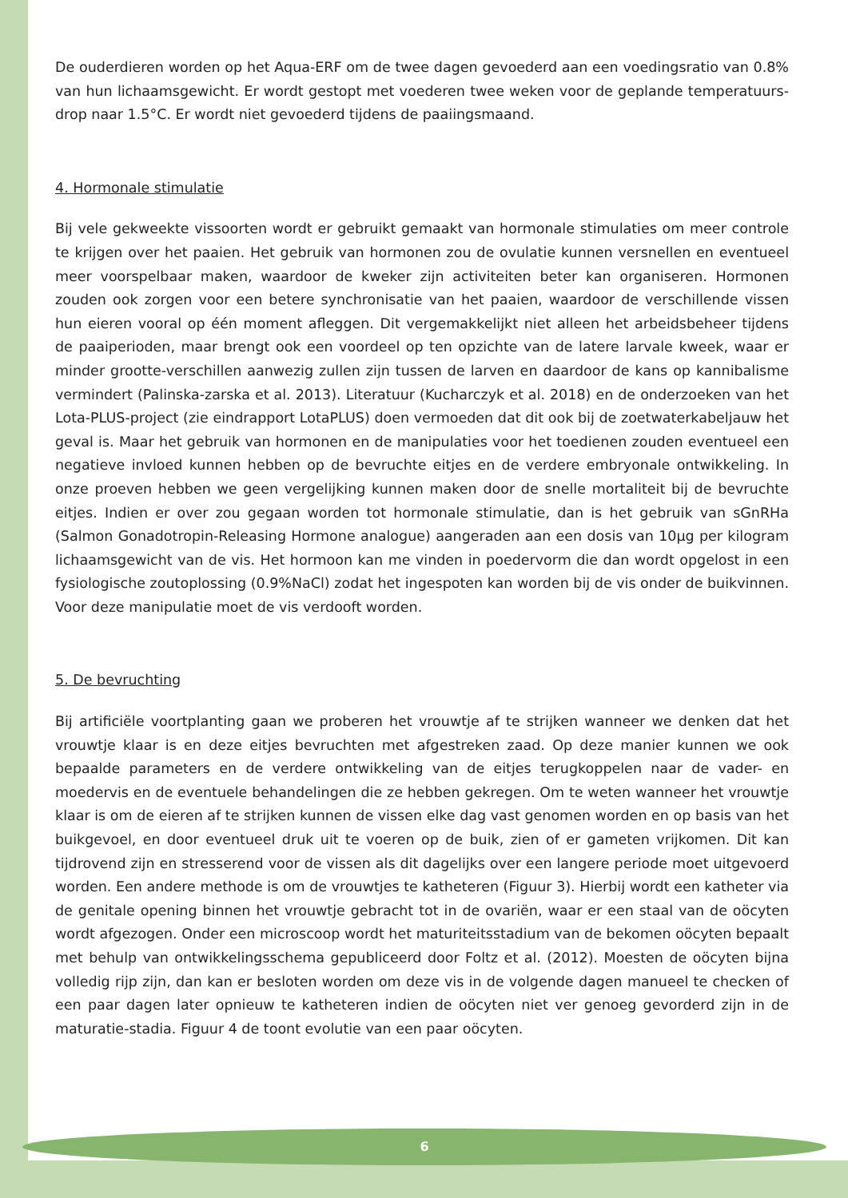De ouderdieren worden op het Aqua-ERF om de twee dagen gevoederd aan een voedingsratio van 0.8% van hun lichaamsgewicht. Er wordt gestopt met voederen twee weken voor de geplande temperatuurs-drop naar 1.5°C. Er wordt niet gevoederd tijdens de paaiingsmaand.
4. Hormonale stimulatie
Bij vele gekweekte vissoorten wordt er gebruikt gemaakt van hormonale stimulaties om meer controle te krijgen over het paaien. Het gebruik van hormonen zou de ovulatie kunnen versnellen en eventueel meer voorspelbaar maken, waardoor de kweker zijn activiteiten beter kan organiseren. Hormonen zouden ook zorgen voor een betere synchronisatie van het paaien, waardoor de verschillende vissen hun eieren vooral op één moment afleggen. Dit vergemakkelijkt niet alleen het arbeidsbeheer tijdens de paaiperioden, maar brengt ook een voordeel op ten opzichte van de latere larvale kweek, waar er minder grootte-verschillen aanwezig zullen zijn tussen de larven en daardoor de kans op kannibalisme vermindert (Palinska-zarska et al. 2013). Literatuur (Kucharczyk et al. 2018) en de onderzoeken van het Lota-PLUS-project (zie eindrapport LotaPLUS) doen vermoeden dat dit ook bij de zoetwaterkabeljauw het geval is. Maar het gebruik van hormonen en de manipulaties voor het toedienen zouden eventueel een negatieve invloed kunnen hebben op de bevruchte eitjes en de verdere embryonale ontwikkeling. In onze proeven hebben we geen vergelijking kunnen maken door de snelle mortaliteit bij de bevruchte eitjes. Indien er over zou gegaan worden tot hormonale stimulatie, dan is het gebruik van sGnRHa (Salmon Gonadotropin-Releasing Hormone analogue) aangeraden aan een dosis van 10µg per kilogram lichaamsgewicht van de vis. Het hormoon kan me vinden in poedervorm die dan wordt opgelost in een fysiologische zoutoplossing (0.9%NaCl) zodat het ingespoten kan worden bij de vis onder de buikvinnen. Voor deze manipulatie moet de vis verdooft worden.
5. De bevruchting
Bij artificiële voortplanting gaan we proberen het vrouwtje af te strijken wanneer we denken dat het vrouwtje klaar is en deze eitjes bevruchten met afgestreken zaad. Op deze manier kunnen we ook bepaalde parameters en de verdere ontwikkeling van de eitjes terugkoppelen naar de vader- en moedervis en de eventuele behandelingen die ze hebben gekregen. Om te weten wanneer het vrouwtje klaar is om de eieren af te strijken kunnen de vissen elke dag vast genomen worden en op basis van het buikgevoel, en door eventueel druk uit te voeren op de buik, zien of er gameten vrijkomen. Dit kan tijdrovend zijn en stresserend voor de vissen als dit dagelijks over een langere periode moet uitgevoerd worden. Een andere methode is om de vrouwtjes te katheteren (Figuur 3). Hierbij wordt een katheter via de genitale opening binnen het vrouwtje gebracht tot in de ovariën, waar er een staal van de oöcyten wordt afgezogen. Onder een microscoop wordt het maturiteitsstadium van de bekomen oöcyten bepaalt met behulp van ontwikkelingsschema gepubliceerd door Foltz et al. (2012). Moesten de oöcyten bijna volledig rijp zijn, dan kan er besloten worden om deze vis in de volgende dagen manueel te checken of een paar dagen later opnieuw te katheteren indien de oöcyten niet ver genoeg gevorderd zijn in de maturatie-stadia. Figuur 4 de toont evolutie van een paar oöcyten.
6